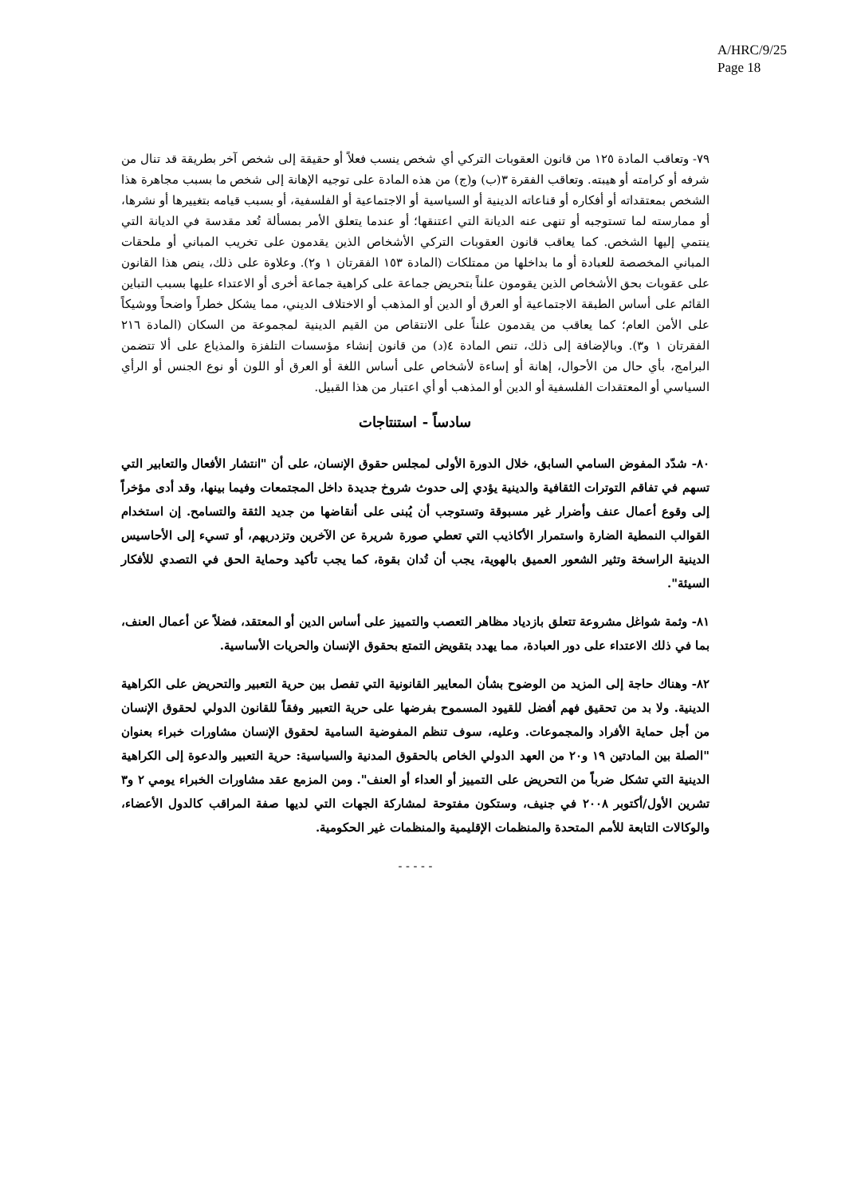A/HRC/9/25
Page 18
٧٩- وتعاقب المادة ١٢٥ من قانون العقوبات التركي أي شخص ينسب فعلاً أو حقيقة إلى شخص آخر بطريقة قد تنال من شرفه أو كرامته أو هيبته. وتعاقب الفقرة ٣(ب) و(ج) من هذه المادة على توجيه الإهانة إلى شخص ما بسبب مجاهرة هذا الشخص بمعتقداته أو أفكاره أو قناعاته الدينية أو السياسية أو الاجتماعية أو الفلسفية، أو بسبب قيامه بتغييرها أو نشرها، أو ممارسته لما تستوجبه أو تنهى عنه الديانة التي اعتنقها؛ أو عندما يتعلق الأمر بمسألة تُعد مقدسة في الديانة التي ينتمي إليها الشخص. كما يعاقب قانون العقوبات التركي الأشخاص الذين يقدمون على تخريب المباني أو ملحقات المباني المخصصة للعبادة أو ما بداخلها من ممتلكات (المادة ١٥٣ الفقرتان ١ و٢). وعلاوة على ذلك، ينص هذا القانون على عقوبات بحق الأشخاص الذين يقومون علناً بتحريض جماعة على كراهية جماعة أخرى أو الاعتداء عليها بسبب التباين القائم على أساس الطبقة الاجتماعية أو العرق أو الدين أو المذهب أو الاختلاف الديني، مما يشكل خطراً واضحاً ووشيكاً على الأمن العام؛ كما يعاقب من يقدمون علناً على الانتقاص من القيم الدينية لمجموعة من السكان (المادة ٢١٦ الفقرتان ١ و٣). وبالإضافة إلى ذلك، تنص المادة ٤(د) من قانون إنشاء مؤسسات التلفزة والمذياع على ألا تتضمن البرامج، بأي حال من الأحوال، إهانة أو إساءة لأشخاص على أساس اللغة أو العرق أو اللون أو نوع الجنس أو الرأي السياسي أو المعتقدات الفلسفية أو الدين أو المذهب أو أي اعتبار من هذا القبيل.
سادساً - استنتاجات
٨٠- شدّد المفوض السامي السابق، خلال الدورة الأولى لمجلس حقوق الإنسان، على أن "انتشار الأفعال والتعابير التي تسهم في تفاقم التوترات الثقافية والدينية يؤدي إلى حدوث شروخ جديدة داخل المجتمعات وفيما بينها، وقد أدى مؤخراً إلى وقوع أعمال عنف وأضرار غير مسبوقة وتستوجب أن يُبنى على أنقاضها من جديد الثقة والتسامح. إن استخدام القوالب النمطية الضارة واستمرار الأكاذيب التي تعطي صورة شريرة عن الآخرين وتزدريهم، أو تسيء إلى الأحاسيس الدينية الراسخة وتثير الشعور العميق بالهوية، يجب أن تُدان بقوة، كما يجب تأكيد وحماية الحق في التصدي للأفكار السيئة".
٨١- وثمة شواغل مشروعة تتعلق بازدياد مظاهر التعصب والتمييز على أساس الدين أو المعتقد، فضلاً عن أعمال العنف، بما في ذلك الاعتداء على دور العبادة، مما يهدد بتقويض التمتع بحقوق الإنسان والحريات الأساسية.
٨٢- وهناك حاجة إلى المزيد من الوضوح بشأن المعايير القانونية التي تفصل بين حرية التعبير والتحريض على الكراهية الدينية. ولا بد من تحقيق فهم أفضل للقيود المسموح بفرضها على حرية التعبير وفقاً للقانون الدولي لحقوق الإنسان من أجل حماية الأفراد والمجموعات. وعليه، سوف تنظم المفوضية السامية لحقوق الإنسان مشاورات خبراء بعنوان "الصلة بين المادتين ١٩ و٢٠ من العهد الدولي الخاص بالحقوق المدنية والسياسية: حرية التعبير والدعوة إلى الكراهية الدينية التي تشكل ضرباً من التحريض على التمييز أو العداء أو العنف". ومن المزمع عقد مشاورات الخبراء يومي ٢ و٣ تشرين الأول/أكتوبر ٢٠٠٨ في جنيف، وستكون مفتوحة لمشاركة الجهات التي لديها صفة المراقب كالدول الأعضاء، والوكالات التابعة للأمم المتحدة والمنظمات الإقليمية والمنظمات غير الحكومية.
- - - - -